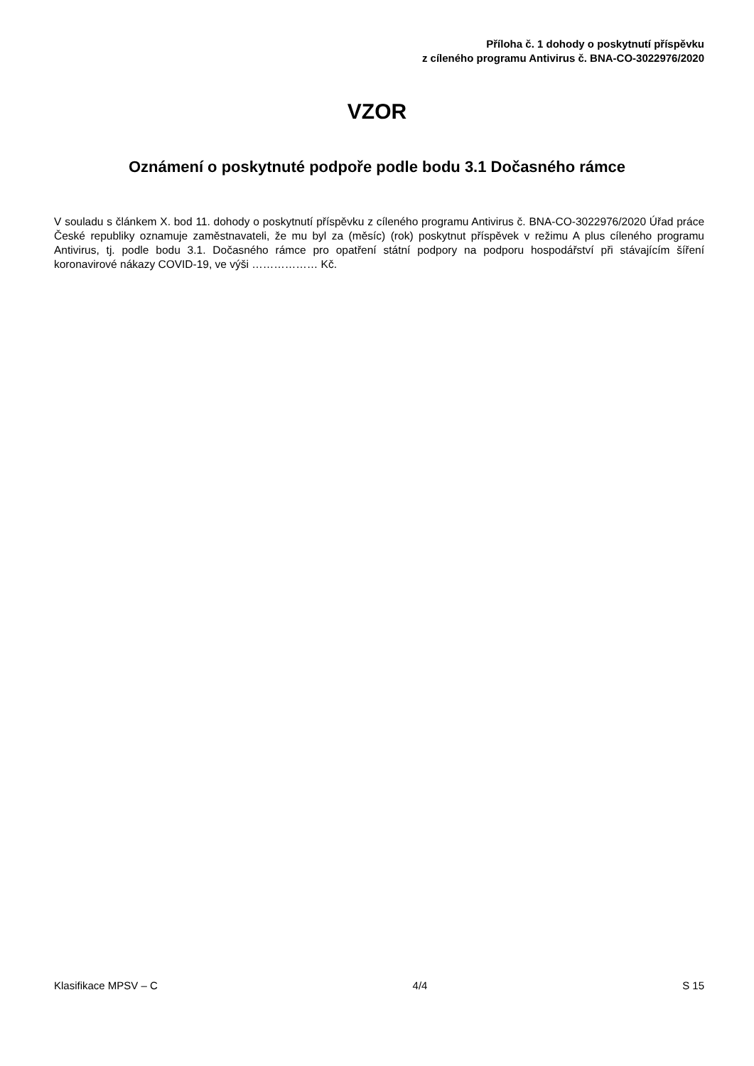Příloha č. 1 dohody o poskytnutí příspěvku
z cíleného programu Antivirus č. BNA-CO-3022976/2020
VZOR
Oznámení o poskytnuté podpoře podle bodu 3.1 Dočasného rámce
V souladu s článkem X. bod 11. dohody o poskytnutí příspěvku z cíleného programu Antivirus č. BNA-CO-3022976/2020 Úřad práce České republiky oznamuje zaměstnavateli, že mu byl za (měsíc) (rok) poskytnut příspěvek v režimu A plus cíleného programu Antivirus, tj. podle bodu 3.1. Dočasného rámce pro opatření státní podpory na podporu hospodářství při stávajícím šíření koronavirové nákazy COVID-19, ve výši ……………… Kč.
Klasifikace MPSV – C 4/4 S 15